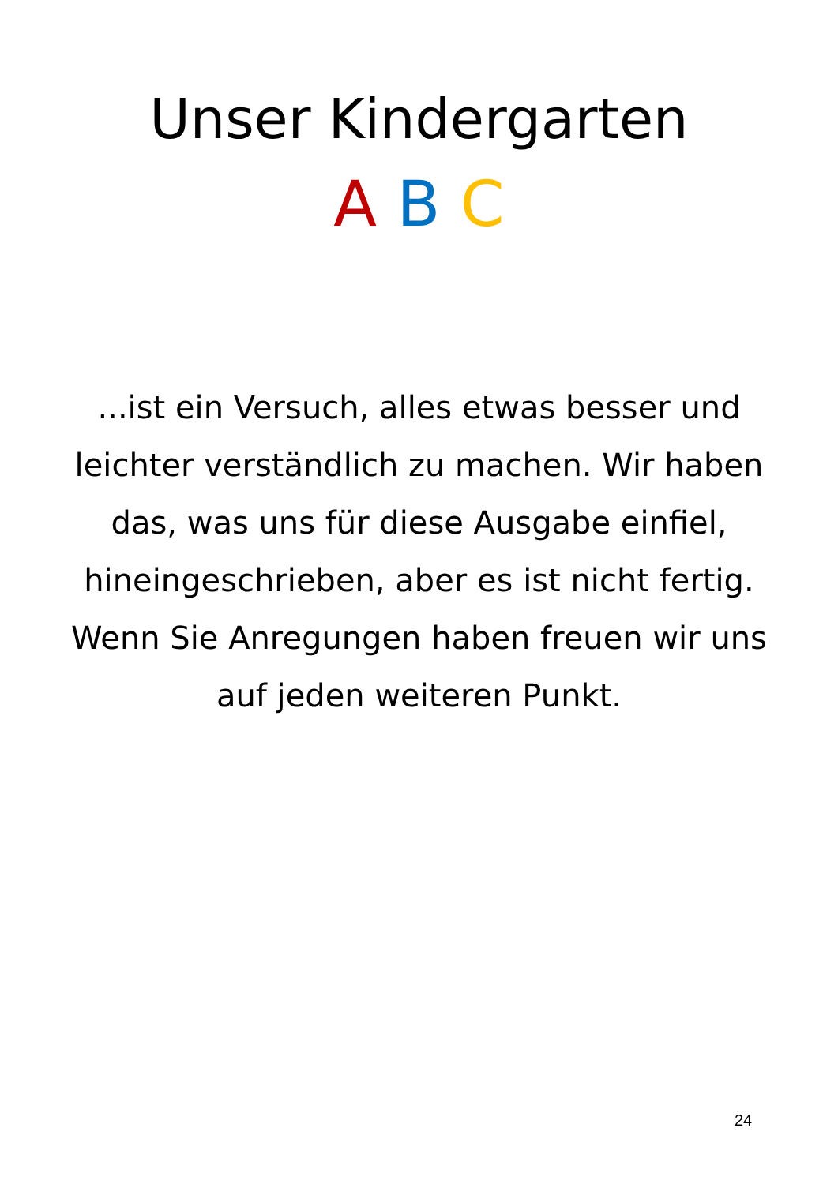Unser Kindergarten
A B C
...ist ein Versuch, alles etwas besser und leichter verständlich zu machen. Wir haben das, was uns für diese Ausgabe einfiel, hineingeschrieben, aber es ist nicht fertig. Wenn Sie Anregungen haben freuen wir uns auf jeden weiteren Punkt.
24